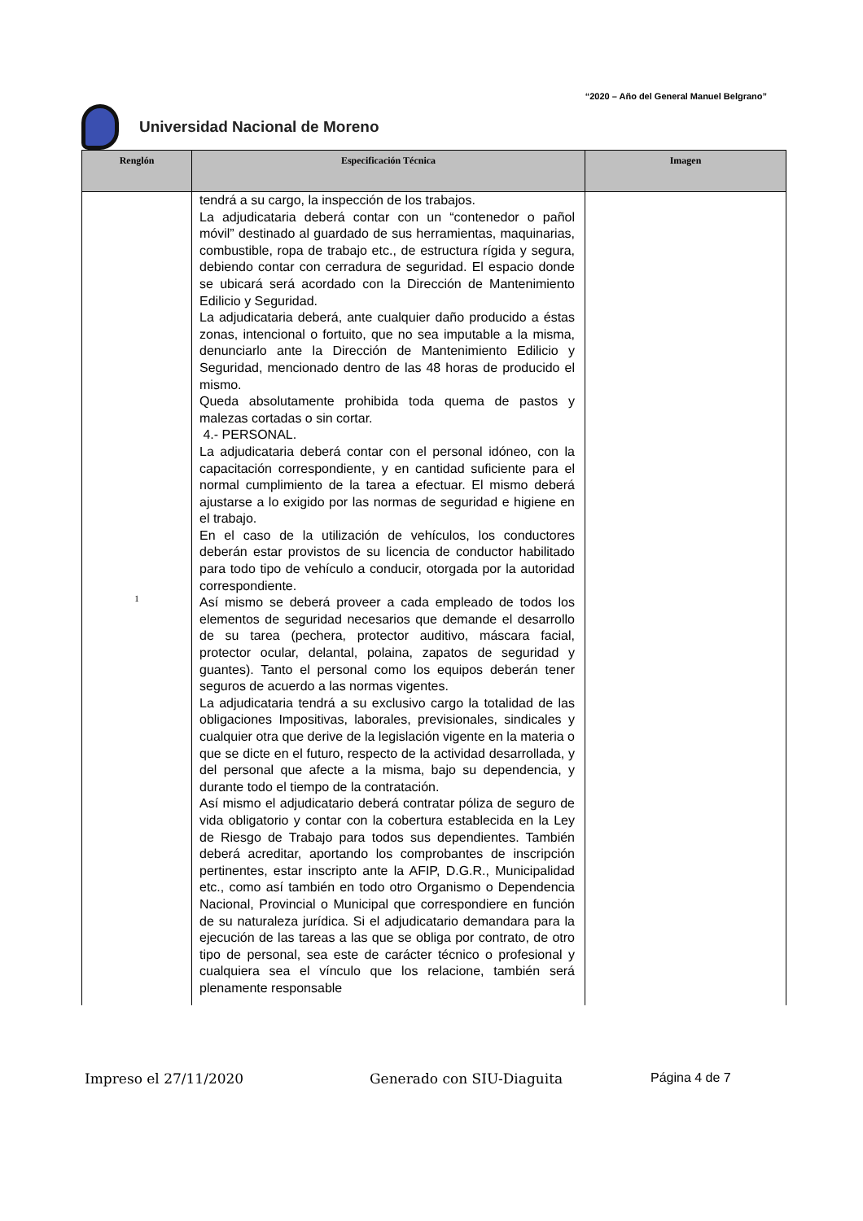“2020 – Año del General Manuel Belgrano”
Universidad Nacional de Moreno
| Renglón | Especificación Técnica | Imagen |
| --- | --- | --- |
| 1 | tendrá a su cargo, la inspección de los trabajos. La adjudicataria deberá contar con un “contenedor o pañol móvil” destinado al guardado de sus herramientas, maquinarias, combustible, ropa de trabajo etc., de estructura rígida y segura, debiendo contar con cerradura de seguridad. El espacio donde se ubicará será acordado con la Dirección de Mantenimiento Edilicio y Seguridad. La adjudicataria deberá, ante cualquier daño producido a éstas zonas, intencional o fortuito, que no sea imputable a la misma, denunciarlo ante la Dirección de Mantenimiento Edilicio y Seguridad, mencionado dentro de las 48 horas de producido el mismo. Queda absolutamente prohibida toda quema de pastos y malezas cortadas o sin cortar. 4.- PERSONAL. La adjudicataria deberá contar con el personal idóneo, con la capacitación correspondiente, y en cantidad suficiente para el normal cumplimiento de la tarea a efectuar. El mismo deberá ajustarse a lo exigido por las normas de seguridad e higiene en el trabajo. En el caso de la utilización de vehículos, los conductores deberán estar provistos de su licencia de conductor habilitado para todo tipo de vehículo a conducir, otorgada por la autoridad correspondiente. Así mismo se deberá proveer a cada empleado de todos los elementos de seguridad necesarios que demande el desarrollo de su tarea (pechera, protector auditivo, máscara facial, protector ocular, delantal, polaina, zapatos de seguridad y guantes). Tanto el personal como los equipos deberán tener seguros de acuerdo a las normas vigentes. La adjudicataria tendrá a su exclusivo cargo la totalidad de las obligaciones Impositivas, laborales, previsionales, sindicales y cualquier otra que derive de la legislación vigente en la materia o que se dicte en el futuro, respecto de la actividad desarrollada, y del personal que afecte a la misma, bajo su dependencia, y durante todo el tiempo de la contratación. Así mismo el adjudicatario deberá contratar póliza de seguro de vida obligatorio y contar con la cobertura establecida en la Ley de Riesgo de Trabajo para todos sus dependientes. También deberá acreditar, aportando los comprobantes de inscripción pertinentes, estar inscripto ante la AFIP, D.G.R., Municipalidad etc., como así también en todo otro Organismo o Dependencia Nacional, Provincial o Municipal que correspondiere en función de su naturaleza jurídica. Si el adjudicatario demandara para la ejecución de las tareas a las que se obliga por contrato, de otro tipo de personal, sea este de carácter técnico o profesional y cualquiera sea el vínculo que los relacione, también será plenamente responsable | |
Impreso el 27/11/2020 Generado con SIU-Diaguita Página 4 de 7